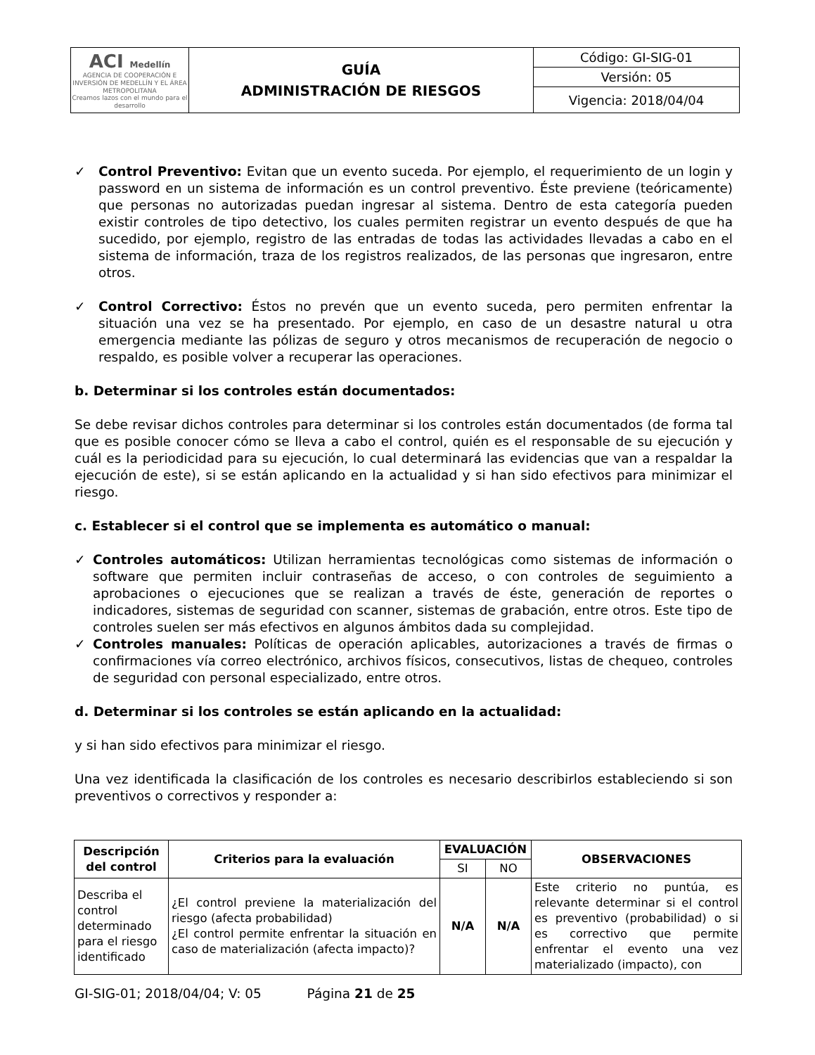| ACI Medellín AGENCIA DE COOPERACIÓN E INVERSIÓN DE MEDELLÍN Y EL ÁREA METROPOLITANA Creamos lazos con el mundo para el desarrollo | GUÍA ADMINISTRACIÓN DE RIESGOS | Código: GI-SIG-01 |
| | | Versión: 05 |
| | | Vigencia: 2018/04/04 |
✓ Control Preventivo: Evitan que un evento suceda. Por ejemplo, el requerimiento de un login y password en un sistema de información es un control preventivo. Éste previene (teóricamente) que personas no autorizadas puedan ingresar al sistema. Dentro de esta categoría pueden existir controles de tipo detectivo, los cuales permiten registrar un evento después de que ha sucedido, por ejemplo, registro de las entradas de todas las actividades llevadas a cabo en el sistema de información, traza de los registros realizados, de las personas que ingresaron, entre otros.
✓ Control Correctivo: Éstos no prevén que un evento suceda, pero permiten enfrentar la situación una vez se ha presentado. Por ejemplo, en caso de un desastre natural u otra emergencia mediante las pólizas de seguro y otros mecanismos de recuperación de negocio o respaldo, es posible volver a recuperar las operaciones.
b. Determinar si los controles están documentados:
Se debe revisar dichos controles para determinar si los controles están documentados (de forma tal que es posible conocer cómo se lleva a cabo el control, quién es el responsable de su ejecución y cuál es la periodicidad para su ejecución, lo cual determinará las evidencias que van a respaldar la ejecución de este), si se están aplicando en la actualidad y si han sido efectivos para minimizar el riesgo.
c. Establecer si el control que se implementa es automático o manual:
✓ Controles automáticos: Utilizan herramientas tecnológicas como sistemas de información o software que permiten incluir contraseñas de acceso, o con controles de seguimiento a aprobaciones o ejecuciones que se realizan a través de éste, generación de reportes o indicadores, sistemas de seguridad con scanner, sistemas de grabación, entre otros. Este tipo de controles suelen ser más efectivos en algunos ámbitos dada su complejidad.
✓ Controles manuales: Políticas de operación aplicables, autorizaciones a través de firmas o confirmaciones vía correo electrónico, archivos físicos, consecutivos, listas de chequeo, controles de seguridad con personal especializado, entre otros.
d. Determinar si los controles se están aplicando en la actualidad:
y si han sido efectivos para minimizar el riesgo.
Una vez identificada la clasificación de los controles es necesario describirlos estableciendo si son preventivos o correctivos y responder a:
| Descripción del control | Criterios para la evaluación | EVALUACIÓN | | OBSERVACIONES |
| --- | --- | --- | --- | --- |
| | | SI | NO | |
| Describa el control determinado para el riesgo identificado | ¿El control previene la materialización del riesgo (afecta probabilidad) ¿El control permite enfrentar la situación en caso de materialización (afecta impacto)? | N/A | N/A | Este criterio no puntúa, es relevante determinar si el control es preventivo (probabilidad) o si es correctivo que permite enfrentar el evento una vez materializado (impacto), con |
GI-SIG-01; 2018/04/04; V: 05 Página 21 de 25